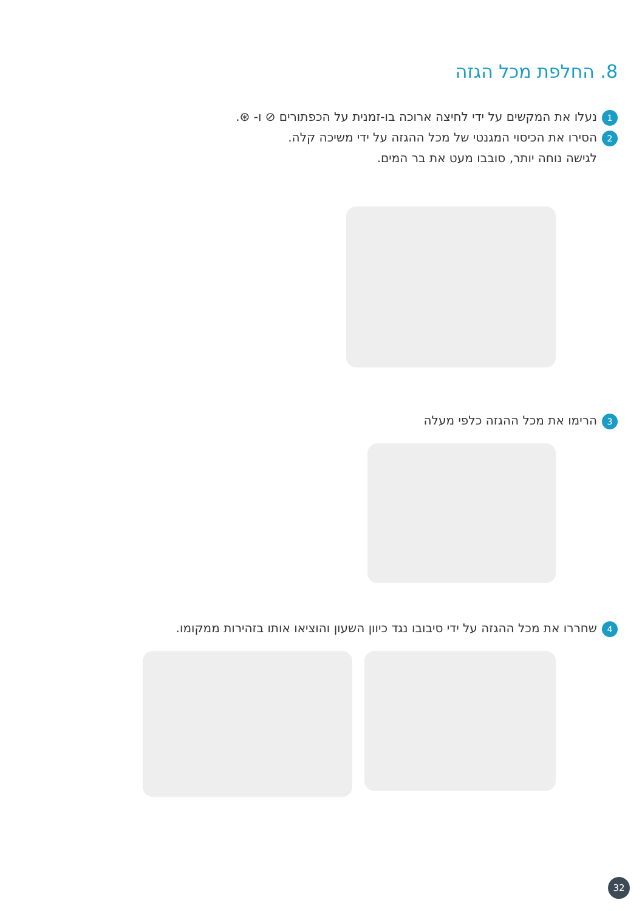8. החלפת מכל הגזה
1 נעלו את המקשים על ידי לחיצה ארוכה בו-זמנית על הכפתורים ⊘ ו- ⊛.
2 הסירו את הכיסוי המגנטי של מכל ההגזה על ידי משיכה קלה.
לגישה נוחה יותר, סובבו מעט את בר המים.
3 הרימו את מכל ההגזה כלפי מעלה
4 שחררו את מכל ההגזה על ידי סיבובו נגד כיוון השעון והוציאו אותו בזהירות ממקומו.
32